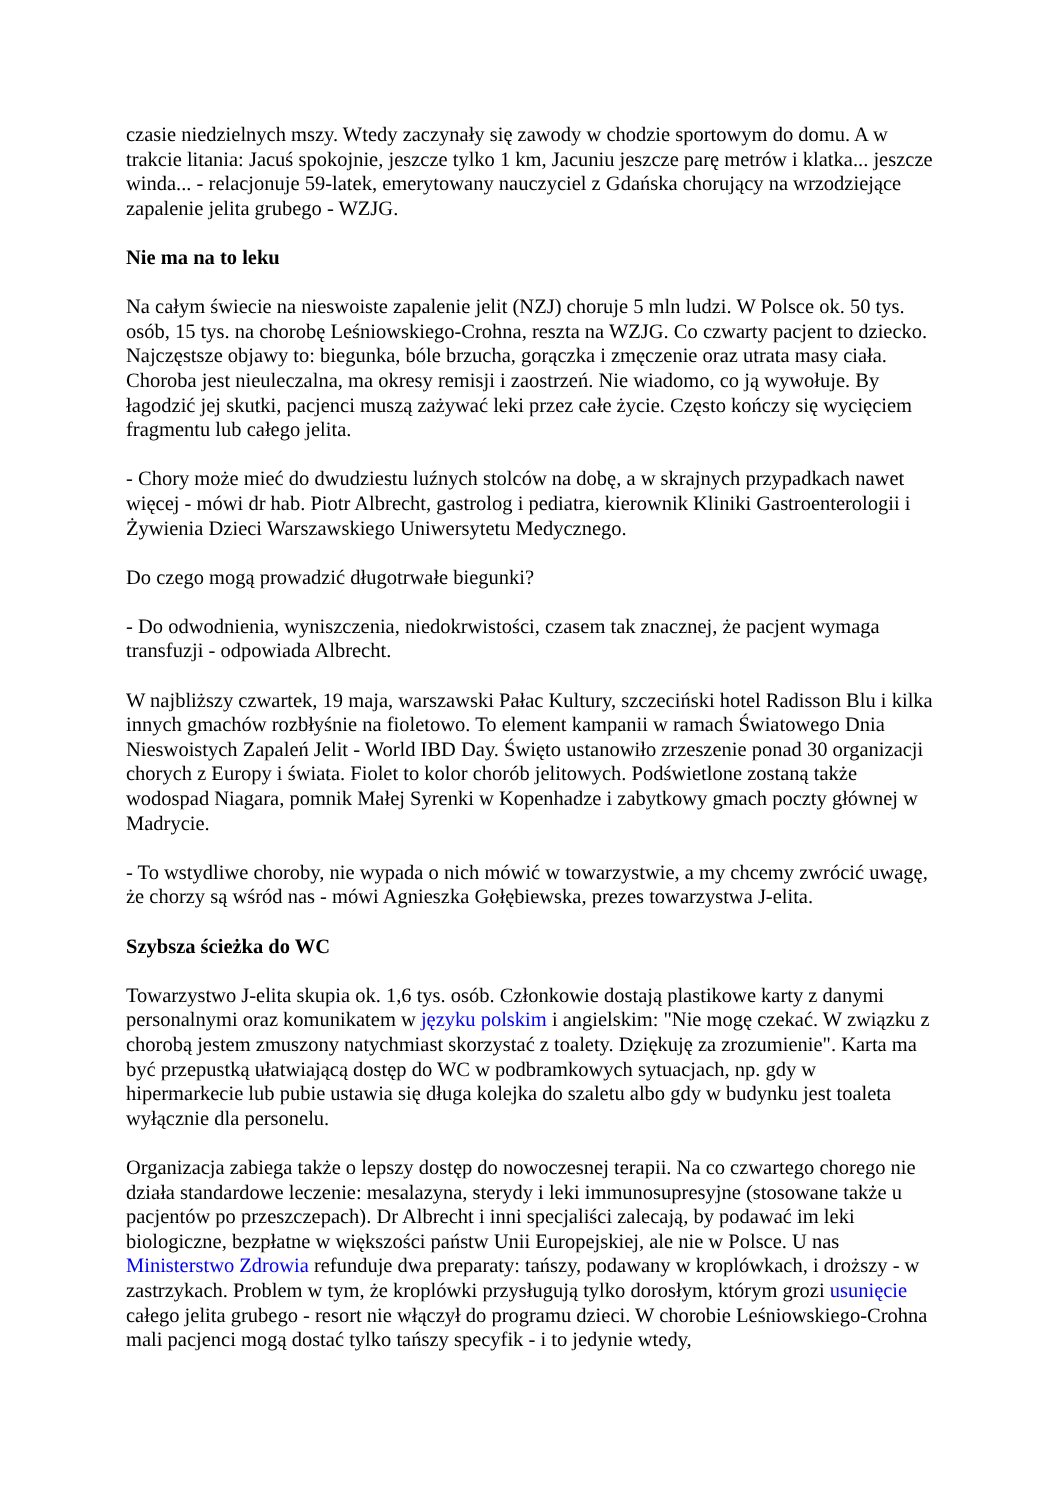czasie niedzielnych mszy. Wtedy zaczynały się zawody w chodzie sportowym do domu. A w trakcie litania: Jacuś spokojnie, jeszcze tylko 1 km, Jacuniu jeszcze parę metrów i klatka... jeszcze winda... - relacjonuje 59-latek, emerytowany nauczyciel z Gdańska chorujący na wrzodziejące zapalenie jelita grubego - WZJG.
Nie ma na to leku
Na całym świecie na nieswoiste zapalenie jelit (NZJ) choruje 5 mln ludzi. W Polsce ok. 50 tys. osób, 15 tys. na chorobę Leśniowskiego-Crohna, reszta na WZJG. Co czwarty pacjent to dziecko. Najczęstsze objawy to: biegunka, bóle brzucha, gorączka i zmęczenie oraz utrata masy ciała. Choroba jest nieuleczalna, ma okresy remisji i zaostrzeń. Nie wiadomo, co ją wywołuje. By łagodzić jej skutki, pacjenci muszą zażywać leki przez całe życie. Często kończy się wycięciem fragmentu lub całego jelita.
- Chory może mieć do dwudziestu luźnych stolców na dobę, a w skrajnych przypadkach nawet więcej - mówi dr hab. Piotr Albrecht, gastrolog i pediatra, kierownik Kliniki Gastroenterologii i Żywienia Dzieci Warszawskiego Uniwersytetu Medycznego.
Do czego mogą prowadzić długotrwałe biegunki?
- Do odwodnienia, wyniszczenia, niedokrwistości, czasem tak znacznej, że pacjent wymaga transfuzji - odpowiada Albrecht.
W najbliższy czwartek, 19 maja, warszawski Pałac Kultury, szczeciński hotel Radisson Blu i kilka innych gmachów rozbłyśnie na fioletowo. To element kampanii w ramach Światowego Dnia Nieswoistych Zapaleń Jelit - World IBD Day. Święto ustanowiło zrzeszenie ponad 30 organizacji chorych z Europy i świata. Fiolet to kolor chorób jelitowych. Podświetlone zostaną także wodospad Niagara, pomnik Małej Syrenki w Kopenhadze i zabytkowy gmach poczty głównej w Madrycie.
- To wstydliwe choroby, nie wypada o nich mówić w towarzystwie, a my chcemy zwrócić uwagę, że chorzy są wśród nas - mówi Agnieszka Gołębiewska, prezes towarzystwa J-elita.
Szybsza ścieżka do WC
Towarzystwo J-elita skupia ok. 1,6 tys. osób. Członkowie dostają plastikowe karty z danymi personalnymi oraz komunikatem w języku polskim i angielskim: "Nie mogę czekać. W związku z chorobą jestem zmuszony natychmiast skorzystać z toalety. Dziękuję za zrozumienie". Karta ma być przepustką ułatwiającą dostęp do WC w podbramkowych sytuacjach, np. gdy w hipermarkecie lub pubie ustawia się długa kolejka do szaletu albo gdy w budynku jest toaleta wyłącznie dla personelu.
Organizacja zabiega także o lepszy dostęp do nowoczesnej terapii. Na co czwartego chorego nie działa standardowe leczenie: mesalazyna, sterydy i leki immunosupresyjne (stosowane także u pacjentów po przeszczepach). Dr Albrecht i inni specjaliści zalecają, by podawać im leki biologiczne, bezpłatne w większości państw Unii Europejskiej, ale nie w Polsce. U nas Ministerstwo Zdrowia refunduje dwa preparaty: tańszy, podawany w kroplówkach, i droższy - w zastrzykach. Problem w tym, że kroplówki przysługują tylko dorosłym, którym grozi usunięcie całego jelita grubego - resort nie włączył do programu dzieci. W chorobie Leśniowskiego-Crohna mali pacjenci mogą dostać tylko tańszy specyfik - i to jedynie wtedy,